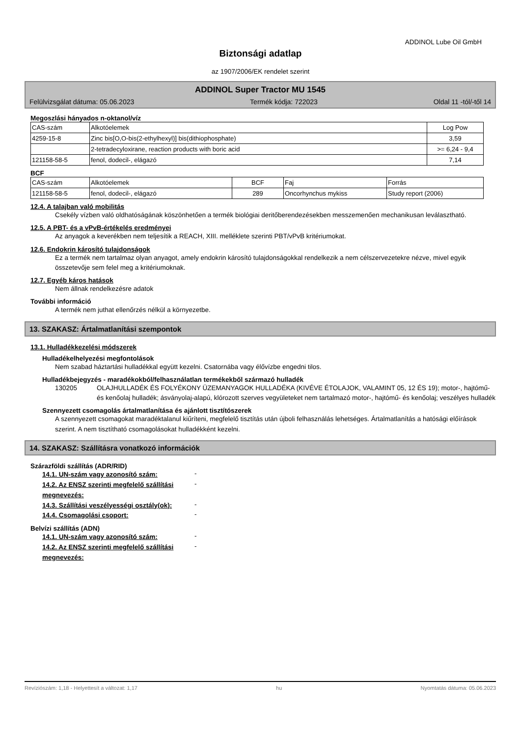ADDINOL Lube Oil GmbH
Biztonsági adatlap
az 1907/2006/EK rendelet szerint
ADDINOL Super Tractor MU 1545
Felülvizsgálat dátuma: 05.06.2023 Termék kódja: 722023 Oldal 11 -tól/-től 14
Megoszlási hányados n-oktanol/víz
| CAS-szám | Alkotóelemek | Log Pow |
| 4259-15-8 | Zinc bis[O,O-bis(2-ethylhexyl)] bis(dithiophosphate) | 3,59 |
| | 2-tetradecyloxirane, reaction products with boric acid | >= 6,24 - 9,4 |
| 121158-58-5 | fenol, dodecil-, elágazó | 7,14 |
BCF
| CAS-szám | Alkotóelemek | BCF | Faj | Forrás |
| 121158-58-5 | fenol, dodecil-, elágazó | 289 | Oncorhynchus mykiss | Study report (2006) |
12.4. A talajban való mobilitás
Csekély vízben való oldhatóságának köszönhetően a termék biológiai deritőberendezésekben messzemenően mechanikusan leválasztható.
12.5. A PBT- és a vPvB-értékelés eredményei
Az anyagok a keverékben nem teljesítik a REACH, XIII. melléklete szerinti PBT/vPvB kritériumokat.
12.6. Endokrin károsító tulajdonságok
Ez a termék nem tartalmaz olyan anyagot, amely endokrin károsító tulajdonságokkal rendelkezik a nem célszervezetekre nézve, mivel egyik összetevője sem felel meg a kritériumoknak.
12.7. Egyéb káros hatások
Nem állnak rendelkezésre adatok
További információ
A termék nem juthat ellenőrzés nélkül a környezetbe.
13. SZAKASZ: Ártalmatlanítási szempontok
13.1. Hulladékkezelési módszerek
Hulladékelhelyezési megfontolások
Nem szabad háztartási hulladékkal együtt kezelni. Csatornába vagy élővízbe engedni tilos.
Hulladékbejegyzés - maradékokból/felhasználatlan termékekből származó hulladék
130205 OLAJHULLADÉK ÉS FOLYÉKONY ÜZEMANYAGOK HULLADÉKA (KIVÉVE ÉTOLAJOK, VALAMINT 05, 12 ÉS 19); motor-, hajtómű- és kenőolaj hulladék; ásványolaj-alapú, klórozott szerves vegyületeket nem tartalmazó motor-, hajtómű- és kenőolaj; veszélyes hulladék
Szennyezett csomagolás ártalmatlanítása és ajánlott tisztítószerek
A szennyezett csomagokat maradéktalanul kiűríteni, megfelelő tisztítás után újboli felhasználás lehetséges. Ártalmatlanítás a hatósági előírások szerint. A nem tisztítható csomagolásokat hulladékként kezelni.
14. SZAKASZ: Szállításra vonatkozó információk
Szárazföldi szállítás (ADR/RID)
14.1. UN-szám vagy azonosító szám:
-
14.2. Az ENSZ szerinti megfelelő szállítási megnevezés:
-
14.3. Szállítási veszélyességi osztály(ok):
-
14.4. Csomagolási csoport:
-
Belvízi szállítás (ADN)
14.1. UN-szám vagy azonosító szám:
-
14.2. Az ENSZ szerinti megfelelő szállítási megnevezés:
-
Revíziószám: 1,18 - Helyettesít a változat: 1,17 hu Nyomtatás dátuma: 05.06.2023